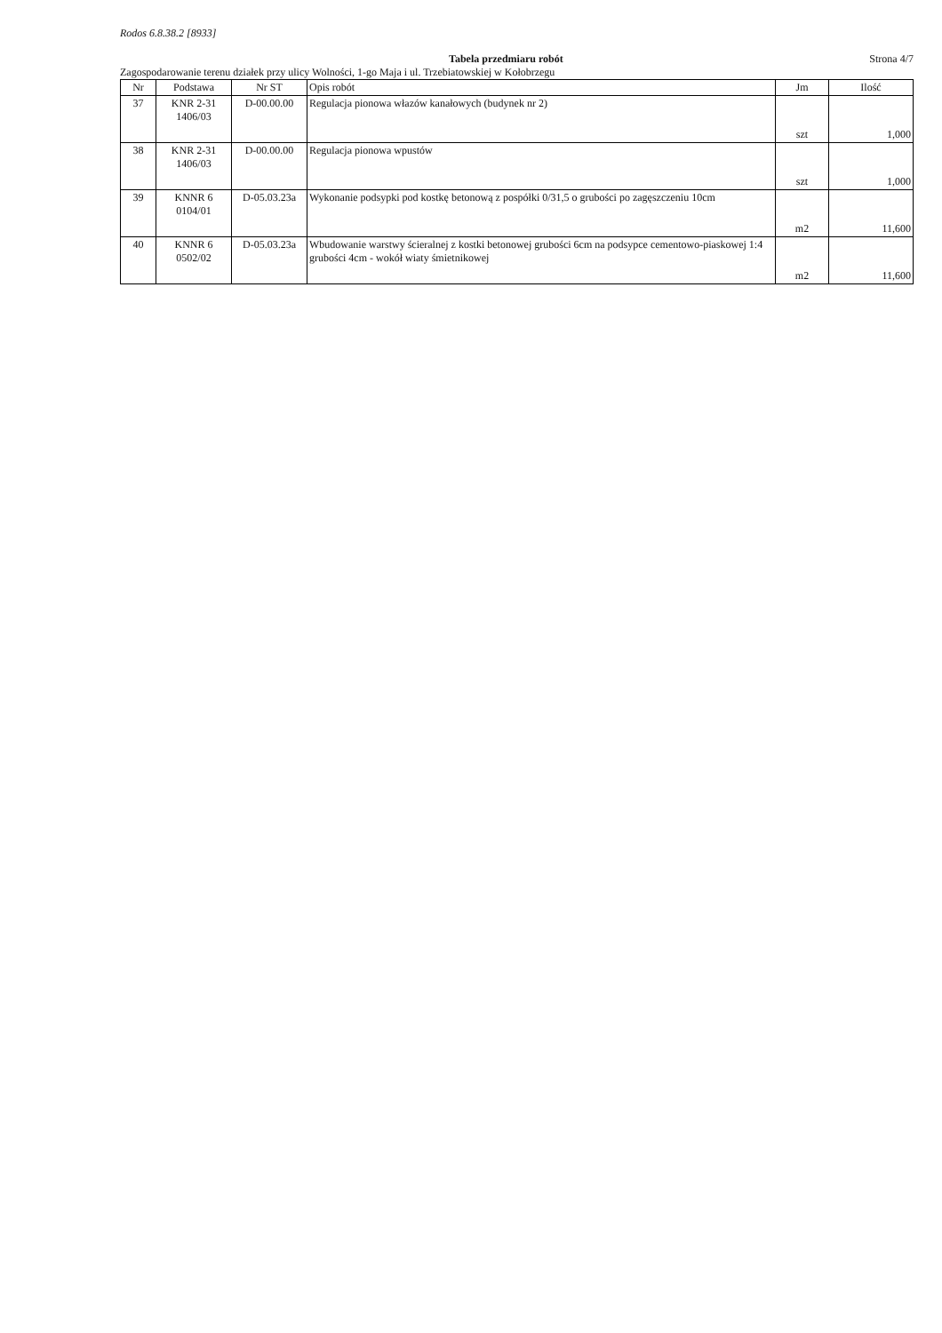Rodos 6.8.38.2 [8933]
Tabela przedmiaru robót Strona 4/7
Zagospodarowanie terenu działek przy ulicy Wolności, 1-go Maja i ul. Trzebiatowskiej w Kołobrzegu
| Nr | Podstawa | Nr ST | Opis robót | Jm | Ilość |
| --- | --- | --- | --- | --- | --- |
| 37 | KNR 2-31 1406/03 | D-00.00.00 | Regulacja pionowa włazów kanałowych (budynek nr 2) | szt | 1,000 |
| 38 | KNR 2-31 1406/03 | D-00.00.00 | Regulacja pionowa wpustów | szt | 1,000 |
| 39 | KNNR 6 0104/01 | D-05.03.23a | Wykonanie podsypki pod kostkę betonową z pospółki 0/31,5 o grubości po zagęszczeniu 10cm | m2 | 11,600 |
| 40 | KNNR 6 0502/02 | D-05.03.23a | Wbudowanie warstwy ścieralnej z kostki betonowej grubości 6cm na podsypce cementowo-piaskowej 1:4 grubości 4cm - wokół wiaty śmietnikowej | m2 | 11,600 |